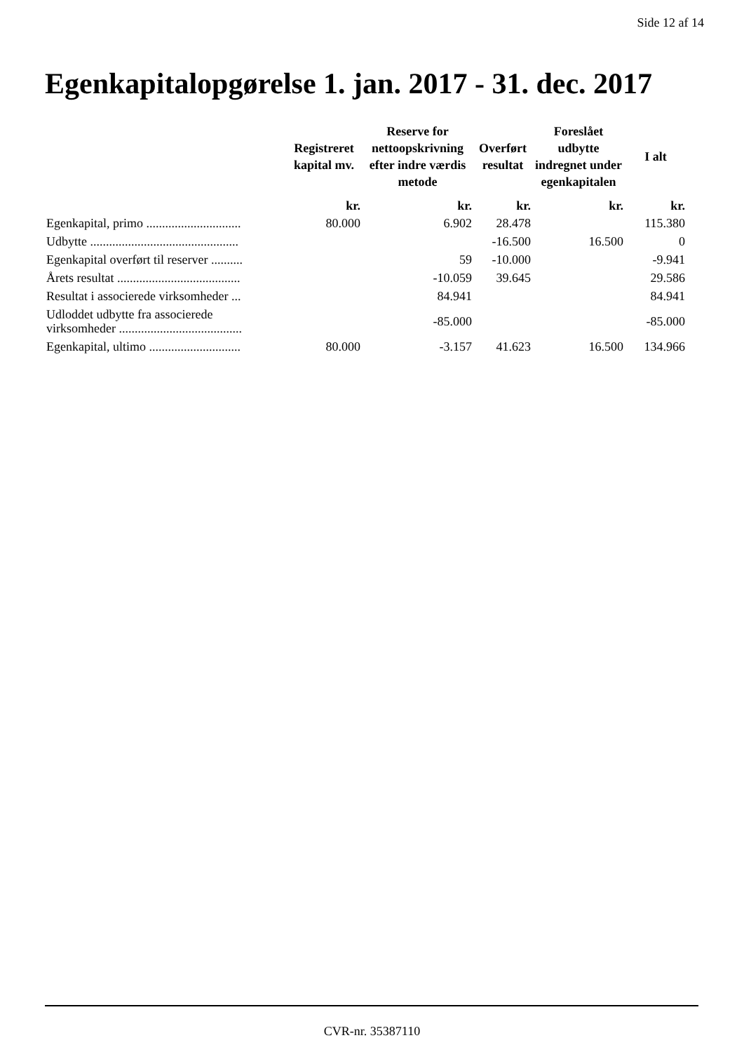Side 12 af 14
Egenkapitalopgørelse 1. jan. 2017 - 31. dec. 2017
| | Registreret kapital mv. | Reserve for nettoopskrivning efter indre værdis metode | Overført resultat | Foreslået udbytte indregnet under egenkapitalen | I alt |
| --- | --- | --- | --- | --- | --- |
| | kr. | kr. | kr. | kr. | kr. |
| Egenkapital, primo .............................. | 80.000 | 6.902 | 28.478 | | 115.380 |
| Udbytte ............................................... | | | -16.500 | 16.500 | 0 |
| Egenkapital overført til reserver .......... | | 59 | -10.000 | | -9.941 |
| Årets resultat ....................................... | | -10.059 | 39.645 | | 29.586 |
| Resultat i associerede virksomheder ... | | 84.941 | | | 84.941 |
| Udloddet udbytte fra associerede virksomheder ....................................... | | -85.000 | | | -85.000 |
| Egenkapital, ultimo ............................. | 80.000 | -3.157 | 41.623 | 16.500 | 134.966 |
CVR-nr. 35387110